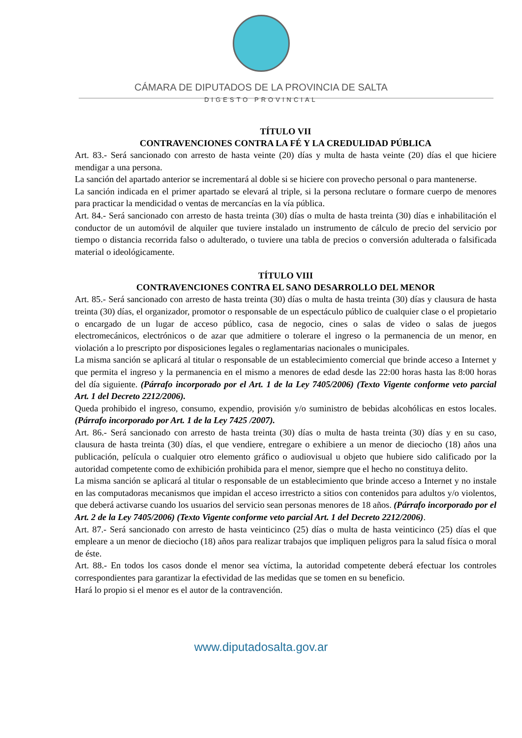CÁMARA DE DIPUTADOS DE LA PROVINCIA DE SALTA
DIGESTO PROVINCIAL
TÍTULO VII
CONTRAVENCIONES CONTRA LA FÉ Y LA CREDULIDAD PÚBLICA
Art. 83.- Será sancionado con arresto de hasta veinte (20) días y multa de hasta veinte (20) días el que hiciere mendigar a una persona.
La sanción del apartado anterior se incrementará al doble si se hiciere con provecho personal o para mantenerse.
La sanción indicada en el primer apartado se elevará al triple, si la persona reclutare o formare cuerpo de menores para practicar la mendicidad o ventas de mercancías en la vía pública.
Art. 84.- Será sancionado con arresto de hasta treinta (30) días o multa de hasta treinta (30) días e inhabilitación el conductor de un automóvil de alquiler que tuviere instalado un instrumento de cálculo de precio del servicio por tiempo o distancia recorrida falso o adulterado, o tuviere una tabla de precios o conversión adulterada o falsificada material o ideológicamente.
TÍTULO VIII
CONTRAVENCIONES CONTRA EL SANO DESARROLLO DEL MENOR
Art. 85.- Será sancionado con arresto de hasta treinta (30) días o multa de hasta treinta (30) días y clausura de hasta treinta (30) días, el organizador, promotor o responsable de un espectáculo público de cualquier clase o el propietario o encargado de un lugar de acceso público, casa de negocio, cines o salas de video o salas de juegos electromecánicos, electrónicos o de azar que admitiere o tolerare el ingreso o la permanencia de un menor, en violación a lo prescripto por disposiciones legales o reglamentarias nacionales o municipales.
La misma sanción se aplicará al titular o responsable de un establecimiento comercial que brinde acceso a Internet y que permita el ingreso y la permanencia en el mismo a menores de edad desde las 22:00 horas hasta las 8:00 horas del día siguiente. (Párrafo incorporado por el Art. 1 de la Ley 7405/2006) (Texto Vigente conforme veto parcial Art. 1 del Decreto 2212/2006).
Queda prohibido el ingreso, consumo, expendio, provisión y/o suministro de bebidas alcohólicas en estos locales. (Párrafo incorporado por Art. 1 de la Ley 7425 /2007).
Art. 86.- Será sancionado con arresto de hasta treinta (30) días o multa de hasta treinta (30) días y en su caso, clausura de hasta treinta (30) días, el que vendiere, entregare o exhibiere a un menor de dieciocho (18) años una publicación, película o cualquier otro elemento gráfico o audiovisual u objeto que hubiere sido calificado por la autoridad competente como de exhibición prohibida para el menor, siempre que el hecho no constituya delito.
La misma sanción se aplicará al titular o responsable de un establecimiento que brinde acceso a Internet y no instale en las computadoras mecanismos que impidan el acceso irrestricto a sitios con contenidos para adultos y/o violentos, que deberá activarse cuando los usuarios del servicio sean personas menores de 18 años. (Párrafo incorporado por el Art. 2 de la Ley 7405/2006) (Texto Vigente conforme veto parcial Art. 1 del Decreto 2212/2006).
Art. 87.- Será sancionado con arresto de hasta veinticinco (25) días o multa de hasta veinticinco (25) días el que empleare a un menor de dieciocho (18) años para realizar trabajos que impliquen peligros para la salud física o moral de éste.
Art. 88.- En todos los casos donde el menor sea víctima, la autoridad competente deberá efectuar los controles correspondientes para garantizar la efectividad de las medidas que se tomen en su beneficio.
Hará lo propio si el menor es el autor de la contravención.
www.diputadosalta.gov.ar